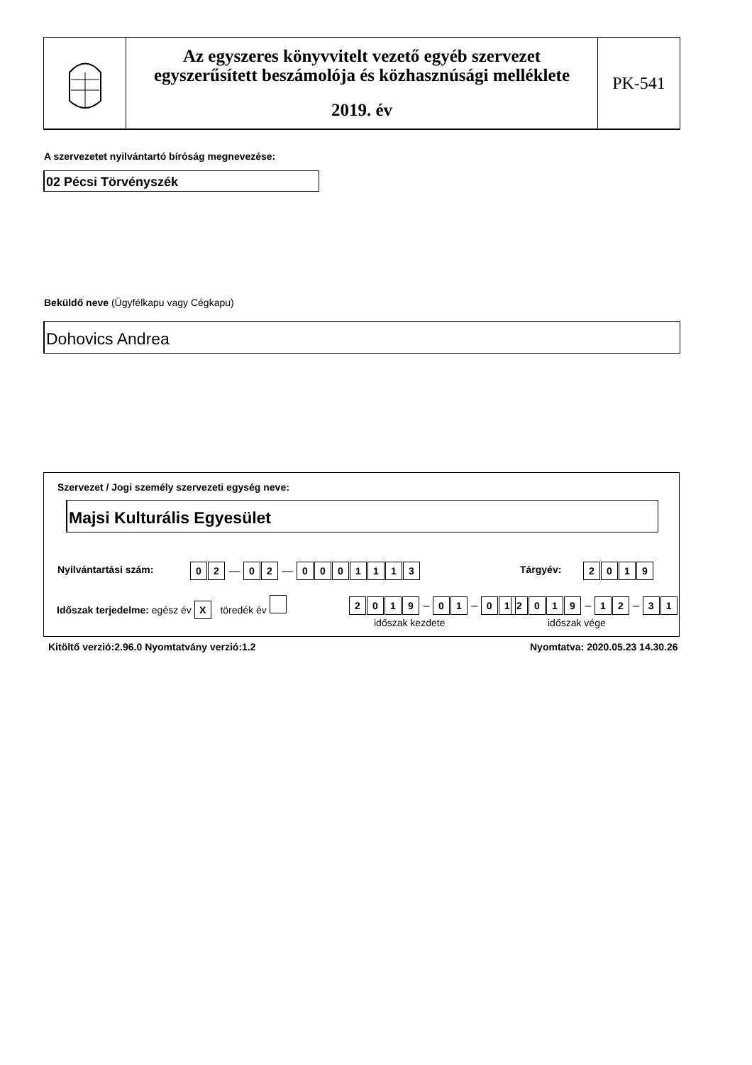Az egyszeres könyvvitelt vezető egyéb szervezet
egyszerűsített beszámolója és közhasznúsági melléklete
2019. év
PK-541
A szervezetet nyilvántartó bíróság megnevezése:
02 Pécsi Törvényszék
Beküldő neve (Ügyfélkapu vagy Cégkapu)
Dohovics Andrea
Szervezet / Jogi személy szervezeti egység neve:
Majsi Kulturális Egyesület
Nyilvántartási szám: 02 — 02 — 0001113 Tárgyév: 2019
Időszak terjedelme: egész év X töredék év
2019 – 01 – 01 2019 – 12 – 31
időszak kezdete időszak vége
Kitöltő verzió:2.96.0 Nyomtatvány verzió:1.2
Nyomtatva: 2020.05.23 14.30.26